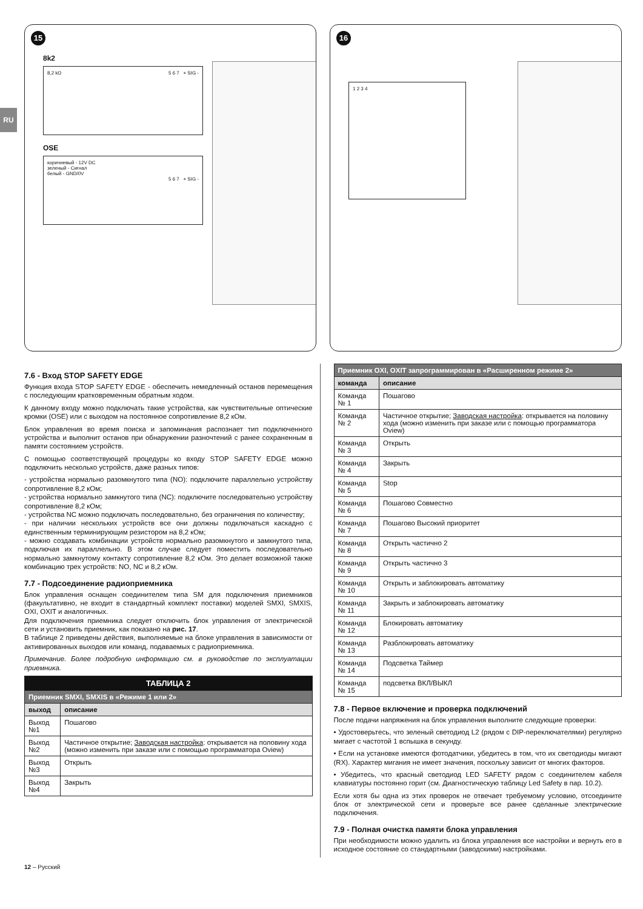15
8k2
8,2 kΩ 5 6 7 + SIG -
OSE
коричневый - 12V DC
зеленый - Сигнал
белый - GND/0V
5 6 7 + SIG -
16
1 2 3 4
RU
7.6 - Вход STOP SAFETY EDGE
Функция входа STOP SAFETY EDGE - обеспечить немедленный останов перемещения с последующим кратковременным обратным ходом.
К данному входу можно подключать такие устройства, как чувствительные оптические кромки (OSE) или с выходом на постоянное сопротивление 8,2 кОм.
Блок управления во время поиска и запоминания распознает тип подключенного устройства и выполнит останов при обнаружении разночтений с ранее сохраненным в памяти состоянием устройств.
С помощью соответствующей процедуры ко входу STOP SAFETY EDGE можно подключить несколько устройств, даже разных типов:
- устройства нормально разомкнутого типа (NO): подключите параллельно устройству сопротивление 8,2 кОм;
- устройства нормально замкнутого типа (NC): подключите последовательно устройству сопротивление 8,2 кОм;
- устройства NC можно подключать последовательно, без ограничения по количеству;
- при наличии нескольких устройств все они должны подключаться каскадно с единственным терминирующим резистором на 8,2 кОм;
- можно создавать комбинации устройств нормально разомкнутого и замкнутого типа, подключая их параллельно. В этом случае следует поместить последовательно нормально замкнутому контакту сопротивление 8,2 кОм. Это делает возможной также комбинацию трех устройств: NO, NC и 8,2 кОм.
7.7 - Подсоединение радиоприемника
Блок управления оснащен соединителем типа SM для подключения приемников (факультативно, не входит в стандартный комплект поставки) моделей SMXI, SMXIS, OXI, OXIT и аналогичных.
Для подключения приемника следует отключить блок управления от электрической сети и установить приемник, как показано на рис. 17.
В таблице 2 приведены действия, выполняемые на блоке управления в зависимости от активированных выходов или команд, подаваемых с радиоприемника.
Примечание. Более подробную информацию см. в руководстве по эксплуатации приемника.
| ТАБЛИЦА 2 | |
| --- | --- |
| Приемник SMXI, SMXIS в «Режиме 1 или 2» | |
| выход | описание |
| Выход №1 | Пошагово |
| Выход №2 | Частичное открытие; Заводская настройка : открывается на половину хода (можно изменить при заказе или с помощью программатора Oview) |
| Выход №3 | Открыть |
| Выход №4 | Закрыть |
| Приемник OXI, OXIT запрограммирован в «Расширенном режиме 2» | |
| --- | --- |
| команда | описание |
| Команда № 1 | Пошагово |
| Команда № 2 | Частичное открытие; Заводская настройка : открывается на половину хода (можно изменить при заказе или с помощью программатора Oview) |
| Команда № 3 | Открыть |
| Команда № 4 | Закрыть |
| Команда № 5 | Stop |
| Команда № 6 | Пошагово Совместно |
| Команда № 7 | Пошагово Высокий приоритет |
| Команда № 8 | Открыть частично 2 |
| Команда № 9 | Открыть частично 3 |
| Команда № 10 | Открыть и заблокировать автоматику |
| Команда № 11 | Закрыть и заблокировать автоматику |
| Команда № 12 | Блокировать автоматику |
| Команда № 13 | Разблокировать автоматику |
| Команда № 14 | Подсветка Таймер |
| Команда № 15 | подсветка ВКЛ/ВЫКЛ |
7.8 - Первое включение и проверка подключений
После подачи напряжения на блок управления выполните следующие проверки:
• Удостоверьтесь, что зеленый светодиод L2 (рядом с DIP-переключателями) регулярно мигает с частотой 1 вспышка в секунду.
• Если на установке имеются фотодатчики, убедитесь в том, что их светодиоды мигают (RX). Характер мигания не имеет значения, поскольку зависит от многих факторов.
• Убедитесь, что красный светодиод LED SAFETY рядом с соединителем кабеля клавиатуры постоянно горит (см. Диагностическую таблицу Led Safety в пар. 10.2).
Если хотя бы одна из этих проверок не отвечает требуемому условию, отсоедините блок от электрической сети и проверьте все ранее сделанные электрические подключения.
7.9 - Полная очистка памяти блока управления
При необходимости можно удалить из блока управления все настройки и вернуть его в исходное состояние со стандартными (заводскими) настройками.
12 – Русский